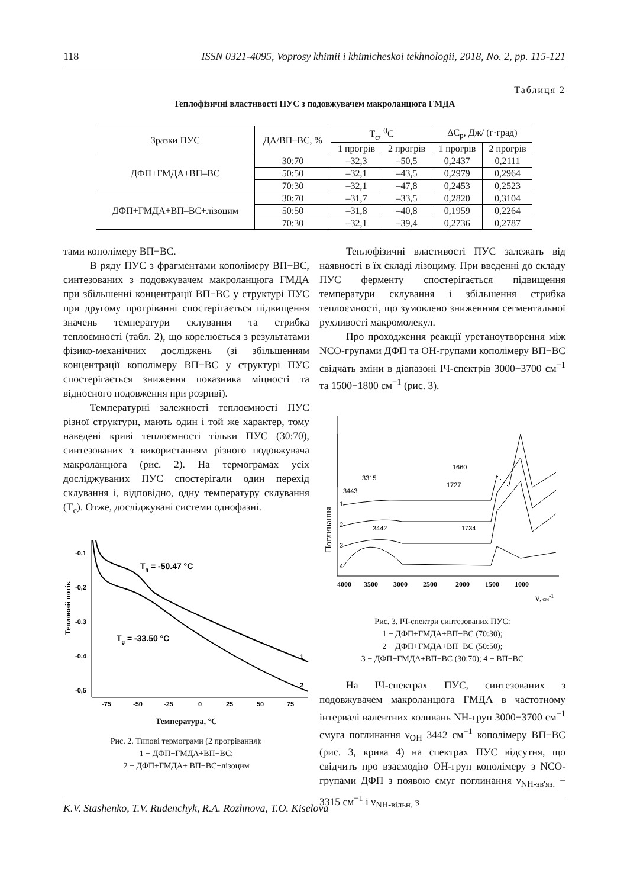118 ISSN 0321-4095, Voprosy khimii i khimicheskoi tekhnologii, 2018, No. 2, pp. 115-121
Таблиця 2
Теплофізичні властивості ПУС з подовжувачем макроланцюга ГМДА
| Зразки ПУС | ДА/ВП–ВС, % | T<sub>c</sub>, <sup>0</sup>C | | ΔC<sub>p</sub>, Дж/ (г·град) | |
| --- | --- | --- | --- | --- | --- |
| | | 1 прогрів | 2 прогрів | 1 прогрів | 2 прогрів |
| ДФП+ГМДА+ВП–ВС | 30:70 | –32,3 | –50,5 | 0,2437 | 0,2111 |
| | 50:50 | –32,1 | –43,5 | 0,2979 | 0,2964 |
| | 70:30 | –32,1 | –47,8 | 0,2453 | 0,2523 |
| ДФП+ГМДА+ВП–ВС+лізоцим | 30:70 | –31,7 | –33,5 | 0,2820 | 0,3104 |
| | 50:50 | –31,8 | –40,8 | 0,1959 | 0,2264 |
| | 70:30 | –32,1 | –39,4 | 0,2736 | 0,2787 |
тами кополімеру ВП−ВС.
В ряду ПУС з фрагментами кополімеру ВП−ВС, синтезованих з подовжувачем макроланцюга ГМДА при збільшенні концентрації ВП−ВС у структурі ПУС при другому прогріванні спостерігається підвищення значень температури склування та стрибка теплоємності (табл. 2), що корелюється з результатами фізико-механічних досліджень (зі збільшенням концентрації кополімеру ВП−ВС у структурі ПУС спостерігається зниження показника міцності та відносного подовження при розриві).
Температурні залежності теплоємності ПУС різної структури, мають один і той же характер, тому наведені криві теплоємності тільки ПУС (30:70), синтезованих з використанням різного подовжувача макроланцюга (рис. 2). На термограмах усіх досліджуваних ПУС спостерігали один перехід склування і, відповідно, одну температуру склування (T<sub>c</sub>). Отже, досліджувані системи однофазні.
Тепловий потік
-0,1
-0,2
-0,3
-0,4
-0,5
-75
-50
-25
0
25
50
75
Tg = -50.47 °C
Tg = -33.50 °C
1
2
Температура, °C
Рис. 2. Типові термограми (2 прогрівання):
1 − ДФП+ГМДА+ВП−ВС;
2 − ДФП+ГМДА+ ВП−ВС+лізоцим
Теплофізичні властивості ПУС залежать від наявності в їх складі лізоциму. При введенні до складу ПУС ферменту спостерігається підвищення температури склування і збільшення стрибка теплоємності, що зумовлено зниженням сегментальної рухливості макромолекул.
Про проходження реакції уретаноутворення між NCO-групами ДФП та OH-групами кополімеру ВП−ВС свідчать зміни в діапазоні ІЧ-спектрів 3000−3700 см<sup>−1</sup> та 1500−1800 см<sup>−1</sup> (рис. 3).
Поглинання
1
2
3
4
3443
3315
3442
1734
1727
1660
4000
3500
3000
2500
2000
1500
1000
ν, см-1
Рис. 3. ІЧ-спектри синтезованих ПУС:
1 − ДФП+ГМДА+ВП−ВС (70:30);
2 − ДФП+ГМДА+ВП−ВС (50:50);
3 − ДФП+ГМДА+ВП−ВС (30:70); 4 − ВП−ВС
На ІЧ-спектрах ПУС, синтезованих з подовжувачем макроланцюга ГМДА в частотному інтервалі валентних коливань NH-груп 3000−3700 см<sup>−1</sup> смуга поглинання ν<sub>OH</sub> 3442 см<sup>−1</sup> кополімеру ВП−ВС (рис. 3, крива 4) на спектрах ПУС відсутня, що свідчить про взаємодію OH-груп кополімеру з NCO-групами ДФП з появою смуг поглинання ν<sub>NH-зв'яз.</sub> − 3315 см<sup>−1</sup> і ν<sub>NH-вільн.</sub> з
K.V. Stashenko, T.V. Rudenchyk, R.A. Rozhnova, T.O. Kiselova